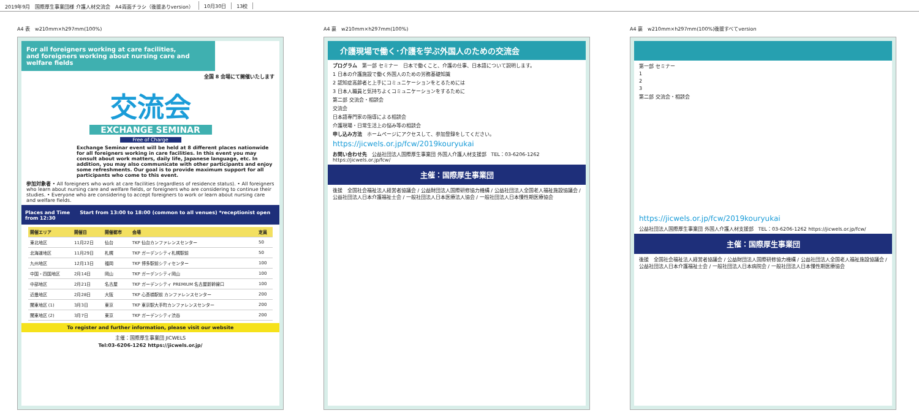2019年9月　国際厚生事業団様 介護人材交流会　A4両面チラシ（後援ありversion）
10月30日 13校
A4 表　w210mm×h297mm(100%)
For all foreigners working at care facilities,
and foreigners working about nursing care and welfare fields
全国 8 会場にて開催いたします
交流会
EXCHANGE SEMINAR
Free of Charge
Exchange Seminar event will be held at 8 different places nationwide for all foreigners working in care facilities. In this event you may consult about work matters, daily life, Japanese language, etc. In addition, you may also communicate with other participants and enjoy some refreshments. Our goal is to provide maximum support for all participants who come to this event.
参加対象者 • All foreigners who work at care facilities (regardless of residence status). • All foreigners who learn about nursing care and welfare fields, or foreigners who are considering to continue their studies. • Everyone who are considering to accept foreigners to work or learn about nursing care and welfare fields.
Places and Time　　Start from 13:00 to 18:00 (common to all venues) *receptionist open from 12:30
| 開催エリア | 開催日 | 開催都市 | 会場 | 定員 |
| --- | --- | --- | --- | --- |
| 東北地区 | 11月22日 | 仙台 | TKP 仙台カンファレンスセンター | 50 |
| 北海道地区 | 11月29日 | 札幌 | TKP ガーデンシティ札幌駅前 | 50 |
| 九州地区 | 12月13日 | 福岡 | TKP 博多駅前シティセンター | 100 |
| 中国・四国地区 | 2月14日 | 岡山 | TKP ガーデンシティ岡山 | 100 |
| 中部地区 | 2月21日 | 名古屋 | TKP ガーデンシティ PREMIUM 名古屋新幹線口 | 100 |
| 近畿地区 | 2月28日 | 大阪 | TKP 心斎橋駅前 カンファレンスセンター | 200 |
| 関東地区 (1) | 3月3日 | 東京 | TKP 東京駅大手町カンファレンスセンター | 200 |
| 関東地区 (2) | 3月7日 | 東京 | TKP ガーデンシティ渋谷 | 200 |
To register and further information, please visit our website
主催：国際厚生事業団 JICWELS
Tel:03-6206-1262 https://jicwels.or.jp/
A4 裏　w210mm×h297mm(100%)
介護現場で働く･介護を学ぶ外国人のための交流会
プログラム　第一部 セミナー　日本で働くこと、介護の仕事、日本語について説明します。
1 日本の介護施設で働く外国人のための労務基礎知識
2 認知症高齢者と上手にコミュニケーションをとるためには
3 日本人職員と気持ちよくコミュニケーションをするために
第二部 交流会・相談会
交流会
日本語専門家の指導による相談会
介護現場・日常生活上の悩み等の相談会
申し込み方法　ホームページにアクセスして、参加登録をしてください。
https://jicwels.or.jp/fcw/2019kouryukai
お問い合わせ先　公益社団法人国際厚生事業団 外国人介護人材支援部　TEL：03-6206-1262 https://jicwels.or.jp/fcw/
主催：国際厚生事業団
後援　全国社会福祉法人経営者協議会 / 公益財団法人国際研修協力機構 / 公益社団法人全国老人福祉施設協議会 / 公益社団法人日本介護福祉士会 / 一般社団法人日本医療法人協会 / 一般社団法人日本慢性期医療協会
A4 裏　w210mm×h297mm(100%)後援すべてversion
第一部 セミナー
1
2
3
第二部 交流会・相談会
https://jicwels.or.jp/fcw/2019kouryukai
公益社団法人国際厚生事業団 外国人介護人材支援部　TEL：03-6206-1262 https://jicwels.or.jp/fcw/
主催：国際厚生事業団
後援　全国社会福祉法人経営者協議会 / 公益財団法人国際研修協力機構 / 公益社団法人全国老人福祉施設協議会 / 公益社団法人日本介護福祉士会 / 一般社団法人日本病院会 / 一般社団法人日本慢性期医療協会